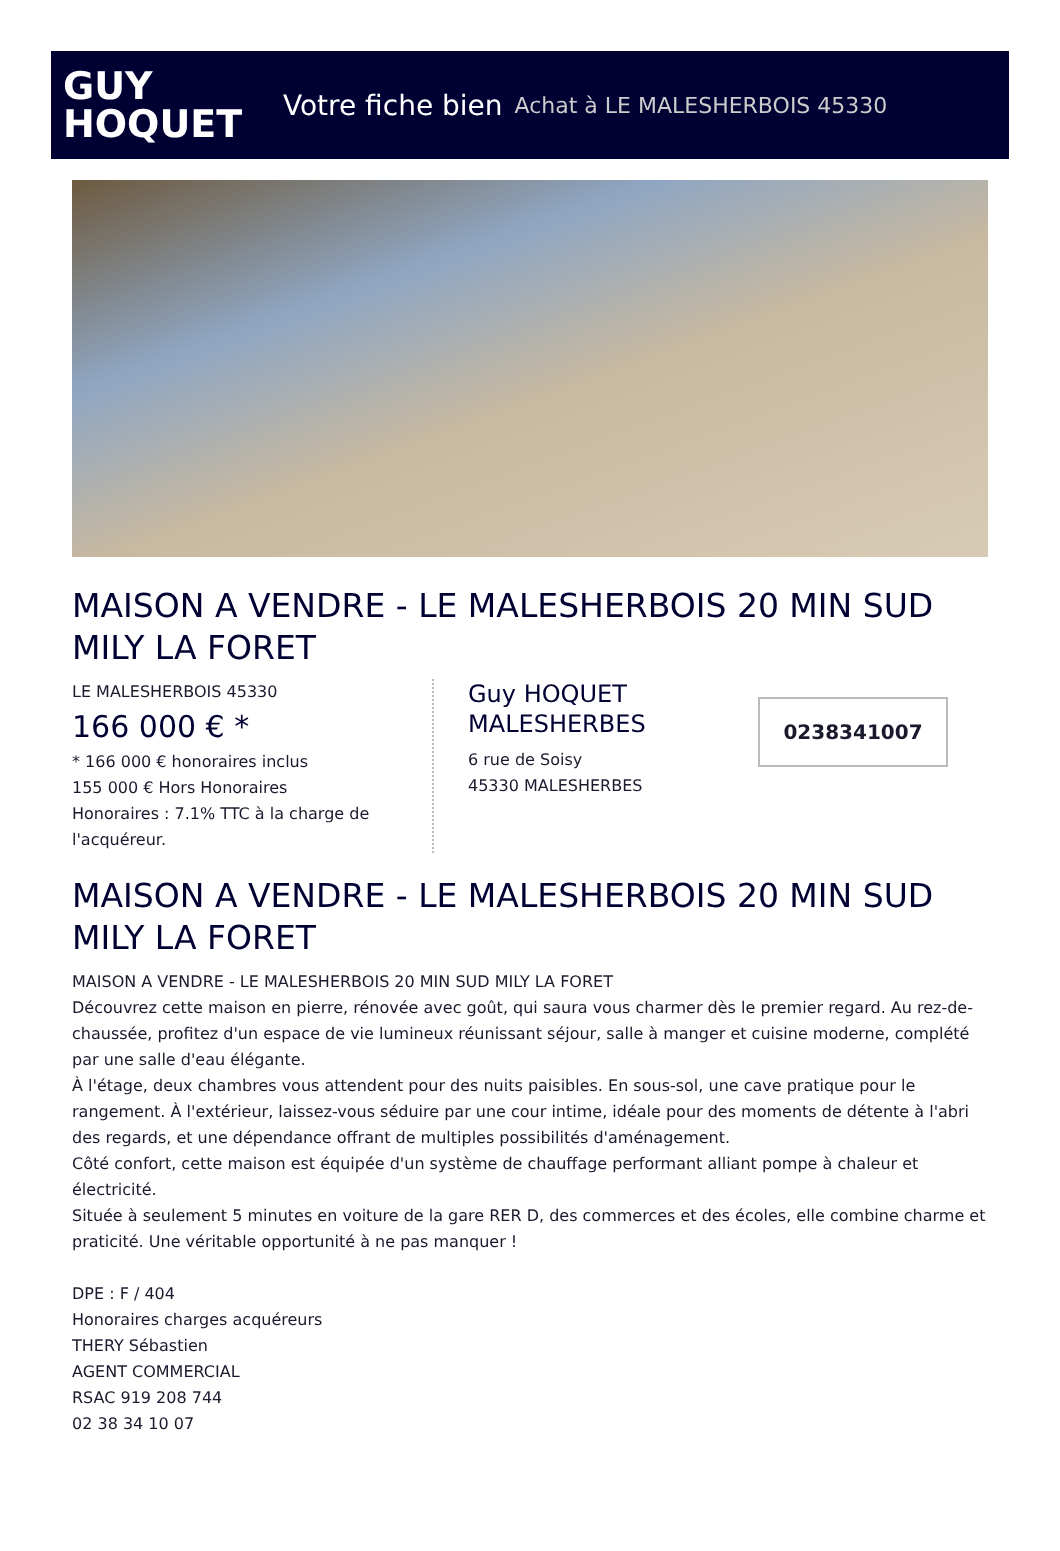GUY
HOQUET
Votre fiche bien Achat à LE MALESHERBOIS 45330
MAISON A VENDRE - LE MALESHERBOIS 20 MIN SUD MILY LA FORET
LE MALESHERBOIS 45330
166 000 € *
* 166 000 € honoraires inclus
155 000 € Hors Honoraires
Honoraires : 7.1% TTC à la charge de l'acquéreur.
Guy HOQUET MALESHERBES
6 rue de Soisy
45330 MALESHERBES
0238341007
MAISON A VENDRE - LE MALESHERBOIS 20 MIN SUD MILY LA FORET
MAISON A VENDRE - LE MALESHERBOIS 20 MIN SUD MILY LA FORET
Découvrez cette maison en pierre, rénovée avec goût, qui saura vous charmer dès le premier regard. Au rez-de-chaussée, profitez d'un espace de vie lumineux réunissant séjour, salle à manger et cuisine moderne, complété par une salle d'eau élégante.
À l'étage, deux chambres vous attendent pour des nuits paisibles. En sous-sol, une cave pratique pour le rangement. À l'extérieur, laissez-vous séduire par une cour intime, idéale pour des moments de détente à l'abri des regards, et une dépendance offrant de multiples possibilités d'aménagement.
Côté confort, cette maison est équipée d'un système de chauffage performant alliant pompe à chaleur et électricité.
Située à seulement 5 minutes en voiture de la gare RER D, des commerces et des écoles, elle combine charme et praticité. Une véritable opportunité à ne pas manquer !
DPE : F / 404
Honoraires charges acquéreurs
THERY Sébastien
AGENT COMMERCIAL
RSAC 919 208 744
02 38 34 10 07